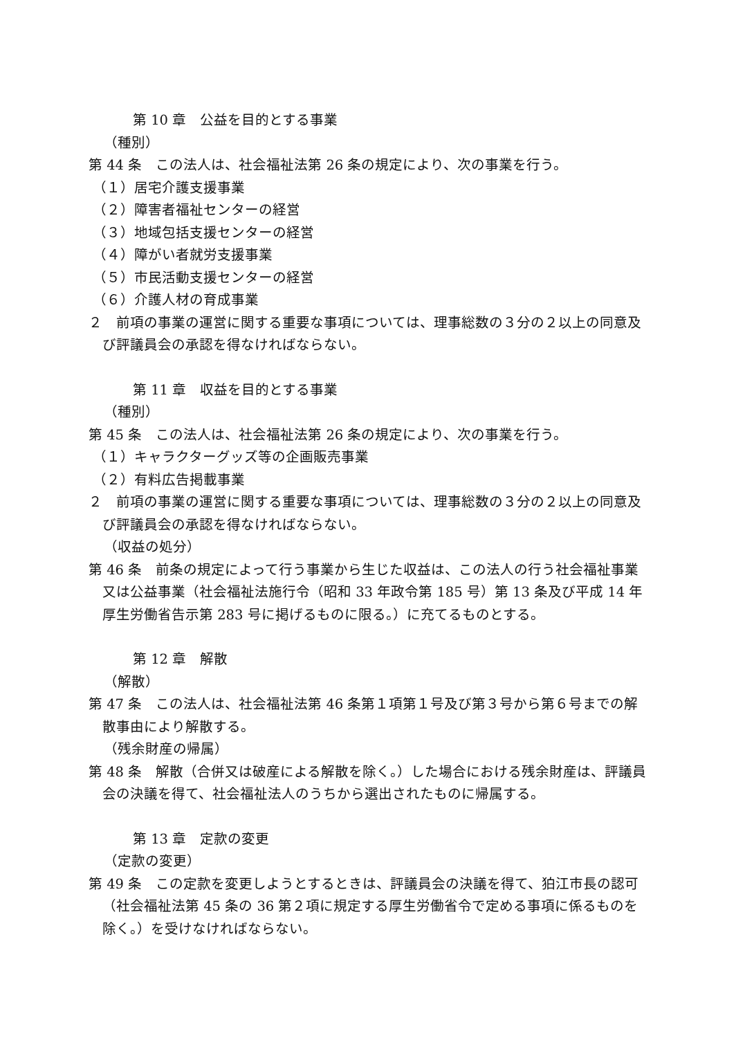第 10 章　公益を目的とする事業
（種別）
第 44 条　この法人は、社会福祉法第 26 条の規定により、次の事業を行う。
（１）居宅介護支援事業
（２）障害者福祉センターの経営
（３）地域包括支援センターの経営
（４）障がい者就労支援事業
（５）市民活動支援センターの経営
（６）介護人材の育成事業
２　前項の事業の運営に関する重要な事項については、理事総数の３分の２以上の同意及び評議員会の承認を得なければならない。
第 11 章　収益を目的とする事業
（種別）
第 45 条　この法人は、社会福祉法第 26 条の規定により、次の事業を行う。
（１）キャラクターグッズ等の企画販売事業
（２）有料広告掲載事業
２　前項の事業の運営に関する重要な事項については、理事総数の３分の２以上の同意及び評議員会の承認を得なければならない。
（収益の処分）
第 46 条　前条の規定によって行う事業から生じた収益は、この法人の行う社会福祉事業又は公益事業（社会福祉法施行令（昭和 33 年政令第 185 号）第 13 条及び平成 14 年厚生労働省告示第 283 号に掲げるものに限る。）に充てるものとする。
第 12 章　解散
（解散）
第 47 条　この法人は、社会福祉法第 46 条第１項第１号及び第３号から第６号までの解散事由により解散する。
（残余財産の帰属）
第 48 条　解散（合併又は破産による解散を除く。）した場合における残余財産は、評議員会の決議を得て、社会福祉法人のうちから選出されたものに帰属する。
第 13 章　定款の変更
（定款の変更）
第 49 条　この定款を変更しようとするときは、評議員会の決議を得て、狛江市長の認可（社会福祉法第 45 条の 36 第２項に規定する厚生労働省令で定める事項に係るものを除く。）を受けなければならない。